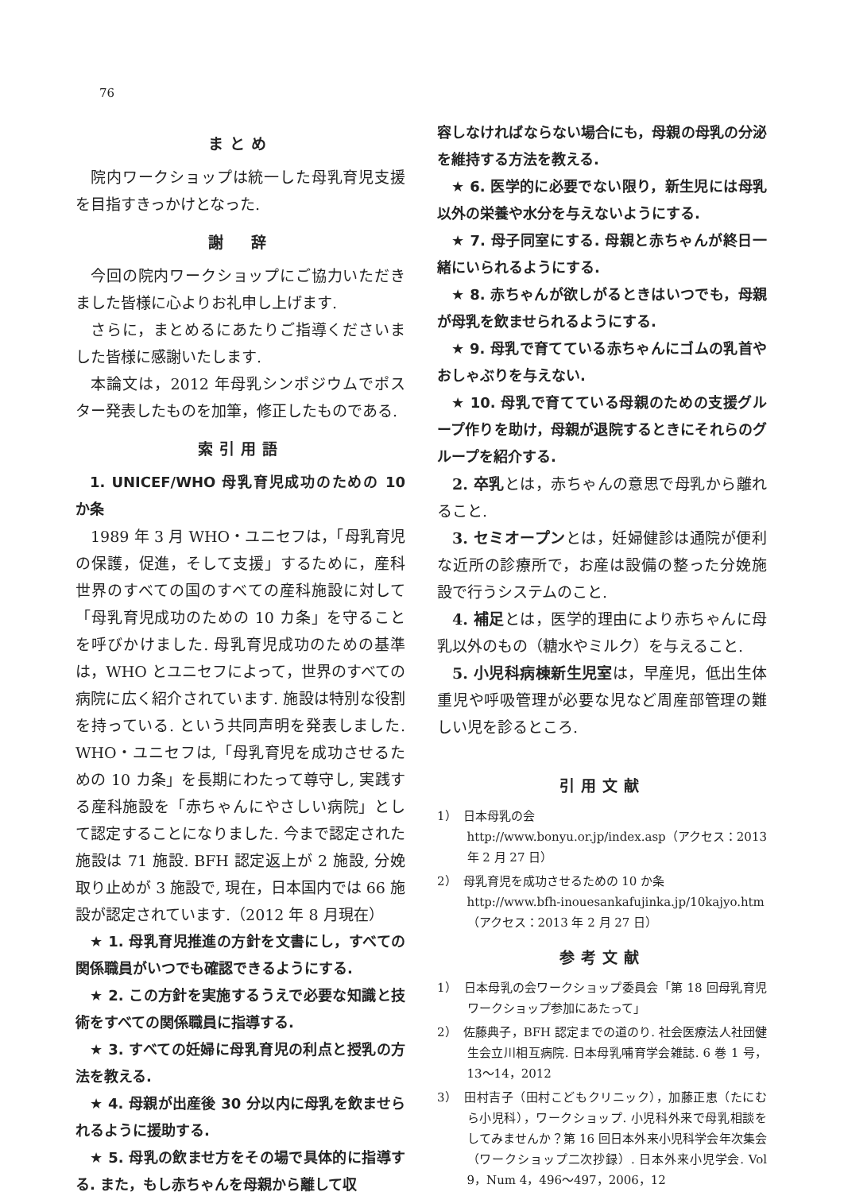76
まとめ
院内ワークショップは統一した母乳育児支援を目指すきっかけとなった.
謝　辞
今回の院内ワークショップにご協力いただきました皆様に心よりお礼申し上げます.
さらに，まとめるにあたりご指導くださいました皆様に感謝いたします.
本論文は，2012 年母乳シンポジウムでポスター発表したものを加筆，修正したものである.
索引用語
1. UNICEF/WHO 母乳育児成功のための 10 か条
1989 年 3 月 WHO・ユニセフは，「母乳育児の保護，促進，そして支援」するために，産科世界のすべての国のすべての産科施設に対して「母乳育児成功のための 10 カ条」を守ることを呼びかけました. 母乳育児成功のための基準は，WHO とユニセフによって，世界のすべての病院に広く紹介されています. 施設は特別な役割を持っている. という共同声明を発表しました. WHO・ユニセフは,「母乳育児を成功させるための 10 カ条」を長期にわたって尊守し, 実践する産科施設を「赤ちゃんにやさしい病院」として認定することになりました. 今まで認定された施設は 71 施設. BFH 認定返上が 2 施設, 分娩取り止めが 3 施設で, 現在，日本国内では 66 施設が認定されています.（2012 年 8 月現在）
★ 1. 母乳育児推進の方針を文書にし，すべての関係職員がいつでも確認できるようにする.
★ 2. この方針を実施するうえで必要な知識と技術をすべての関係職員に指導する.
★ 3. すべての妊婦に母乳育児の利点と授乳の方法を教える.
★ 4. 母親が出産後 30 分以内に母乳を飲ませられるように援助する.
★ 5. 母乳の飲ませ方をその場で具体的に指導する. また，もし赤ちゃんを母親から離して収
容しなければならない場合にも，母親の母乳の分泌を維持する方法を教える.
★ 6. 医学的に必要でない限り，新生児には母乳以外の栄養や水分を与えないようにする.
★ 7. 母子同室にする. 母親と赤ちゃんが終日一緒にいられるようにする.
★ 8. 赤ちゃんが欲しがるときはいつでも，母親が母乳を飲ませられるようにする.
★ 9. 母乳で育てている赤ちゃんにゴムの乳首やおしゃぶりを与えない.
★ 10. 母乳で育てている母親のための支援グループ作りを助け，母親が退院するときにそれらのグループを紹介する.
2. 卒乳とは，赤ちゃんの意思で母乳から離れること.
3. セミオープンとは，妊婦健診は通院が便利な近所の診療所で，お産は設備の整った分娩施設で行うシステムのこと.
4. 補足とは，医学的理由により赤ちゃんに母乳以外のもの（糖水やミルク）を与えること.
5. 小児科病棟新生児室は，早産児，低出生体重児や呼吸管理が必要な児など周産部管理の難しい児を診るところ.
引用文献
1）　日本母乳の会
http://www.bonyu.or.jp/index.asp（アクセス：2013 年 2 月 27 日）
2）　母乳育児を成功させるための 10 か条
http://www.bfh-inouesankafujinka.jp/10kajyo.htm（アクセス：2013 年 2 月 27 日）
参考文献
1）　日本母乳の会ワークショップ委員会「第 18 回母乳育児ワークショップ参加にあたって」
2）　佐藤典子，BFH 認定までの道のり. 社会医療法人社団健生会立川相互病院. 日本母乳哺育学会雑誌. 6 巻 1 号，13〜14，2012
3）　田村吉子（田村こどもクリニック），加藤正恵（たにむら小児科），ワークショップ. 小児科外来で母乳相談をしてみませんか？第 16 回日本外来小児科学会年次集会（ワークショップ二次抄録）. 日本外来小児学会. Vol 9，Num 4，496〜497，2006，12